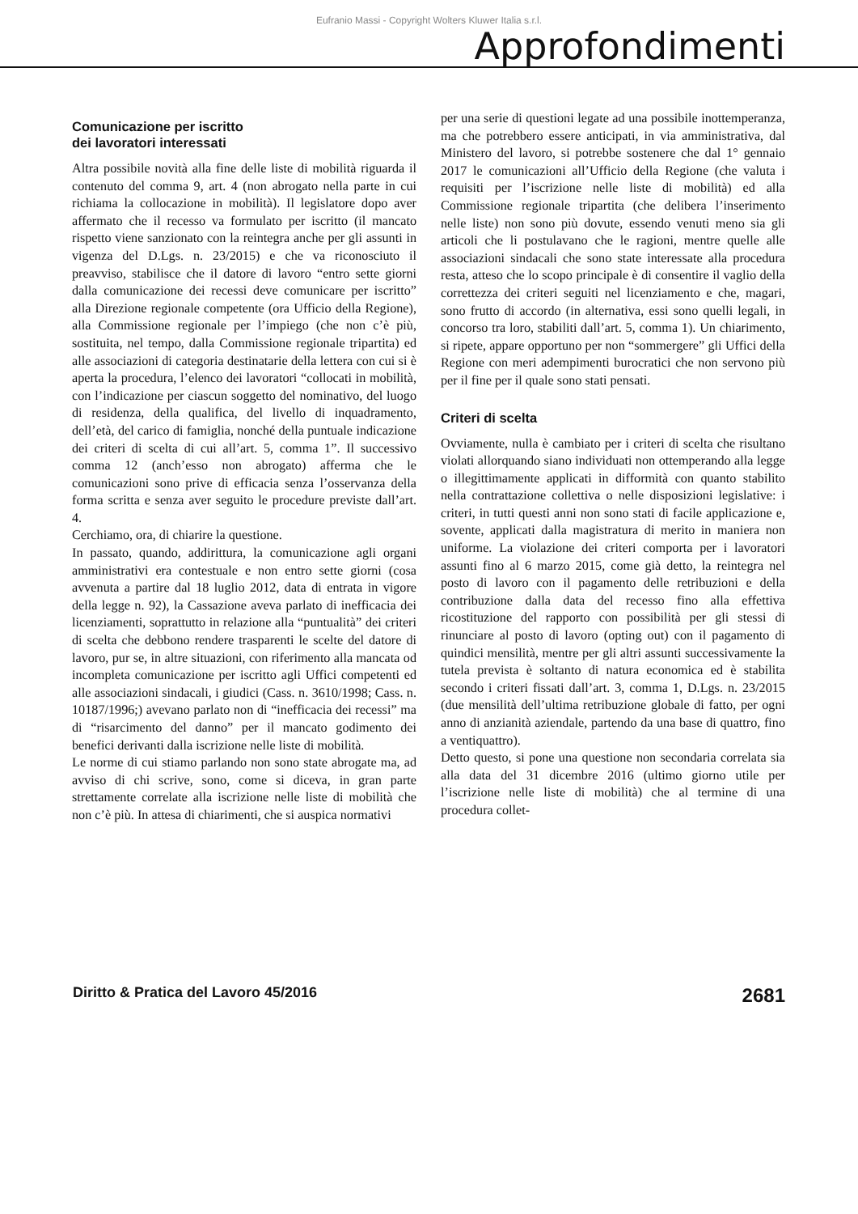Eufranio Massi - Copyright Wolters Kluwer Italia s.r.l.
Approfondimenti
Comunicazione per iscritto
dei lavoratori interessati
Altra possibile novità alla fine delle liste di mobilità riguarda il contenuto del comma 9, art. 4 (non abrogato nella parte in cui richiama la collocazione in mobilità). Il legislatore dopo aver affermato che il recesso va formulato per iscritto (il mancato rispetto viene sanzionato con la reintegra anche per gli assunti in vigenza del D.Lgs. n. 23/2015) e che va riconosciuto il preavviso, stabilisce che il datore di lavoro “entro sette giorni dalla comunicazione dei recessi deve comunicare per iscritto” alla Direzione regionale competente (ora Ufficio della Regione), alla Commissione regionale per l’impiego (che non c’è più, sostituita, nel tempo, dalla Commissione regionale tripartita) ed alle associazioni di categoria destinatarie della lettera con cui si è aperta la procedura, l’elenco dei lavoratori “collocati in mobilità, con l’indicazione per ciascun soggetto del nominativo, del luogo di residenza, della qualifica, del livello di inquadramento, dell’età, del carico di famiglia, nonché della puntuale indicazione dei criteri di scelta di cui all’art. 5, comma 1”. Il successivo comma 12 (anch’esso non abrogato) afferma che le comunicazioni sono prive di efficacia senza l’osservanza della forma scritta e senza aver seguito le procedure previste dall’art. 4.
Cerchiamo, ora, di chiarire la questione.
In passato, quando, addirittura, la comunicazione agli organi amministrativi era contestuale e non entro sette giorni (cosa avvenuta a partire dal 18 luglio 2012, data di entrata in vigore della legge n. 92), la Cassazione aveva parlato di inefficacia dei licenziamenti, soprattutto in relazione alla “puntualità” dei criteri di scelta che debbono rendere trasparenti le scelte del datore di lavoro, pur se, in altre situazioni, con riferimento alla mancata od incompleta comunicazione per iscritto agli Uffici competenti ed alle associazioni sindacali, i giudici (Cass. n. 3610/1998; Cass. n. 10187/1996;) avevano parlato non di “inefficacia dei recessi” ma di “risarcimento del danno” per il mancato godimento dei benefici derivanti dalla iscrizione nelle liste di mobilità.
Le norme di cui stiamo parlando non sono state abrogate ma, ad avviso di chi scrive, sono, come si diceva, in gran parte strettamente correlate alla iscrizione nelle liste di mobilità che non c’è più. In attesa di chiarimenti, che si auspica normativi
per una serie di questioni legate ad una possibile inottemperanza, ma che potrebbero essere anticipati, in via amministrativa, dal Ministero del lavoro, si potrebbe sostenere che dal 1° gennaio 2017 le comunicazioni all’Ufficio della Regione (che valuta i requisiti per l’iscrizione nelle liste di mobilità) ed alla Commissione regionale tripartita (che delibera l’inserimento nelle liste) non sono più dovute, essendo venuti meno sia gli articoli che li postulavano che le ragioni, mentre quelle alle associazioni sindacali che sono state interessate alla procedura resta, atteso che lo scopo principale è di consentire il vaglio della correttezza dei criteri seguiti nel licenziamento e che, magari, sono frutto di accordo (in alternativa, essi sono quelli legali, in concorso tra loro, stabiliti dall’art. 5, comma 1). Un chiarimento, si ripete, appare opportuno per non “sommergere” gli Uffici della Regione con meri adempimenti burocratici che non servono più per il fine per il quale sono stati pensati.
Criteri di scelta
Ovviamente, nulla è cambiato per i criteri di scelta che risultano violati allorquando siano individuati non ottemperando alla legge o illegittimamente applicati in difformità con quanto stabilito nella contrattazione collettiva o nelle disposizioni legislative: i criteri, in tutti questi anni non sono stati di facile applicazione e, sovente, applicati dalla magistratura di merito in maniera non uniforme. La violazione dei criteri comporta per i lavoratori assunti fino al 6 marzo 2015, come già detto, la reintegra nel posto di lavoro con il pagamento delle retribuzioni e della contribuzione dalla data del recesso fino alla effettiva ricostituzione del rapporto con possibilità per gli stessi di rinunciare al posto di lavoro (opting out) con il pagamento di quindici mensilità, mentre per gli altri assunti successivamente la tutela prevista è soltanto di natura economica ed è stabilita secondo i criteri fissati dall’art. 3, comma 1, D.Lgs. n. 23/2015 (due mensilità dell’ultima retribuzione globale di fatto, per ogni anno di anzianità aziendale, partendo da una base di quattro, fino a ventiquattro).
Detto questo, si pone una questione non secondaria correlata sia alla data del 31 dicembre 2016 (ultimo giorno utile per l’iscrizione nelle liste di mobilità) che al termine di una procedura collet-
Diritto & Pratica del Lavoro 45/2016 2681